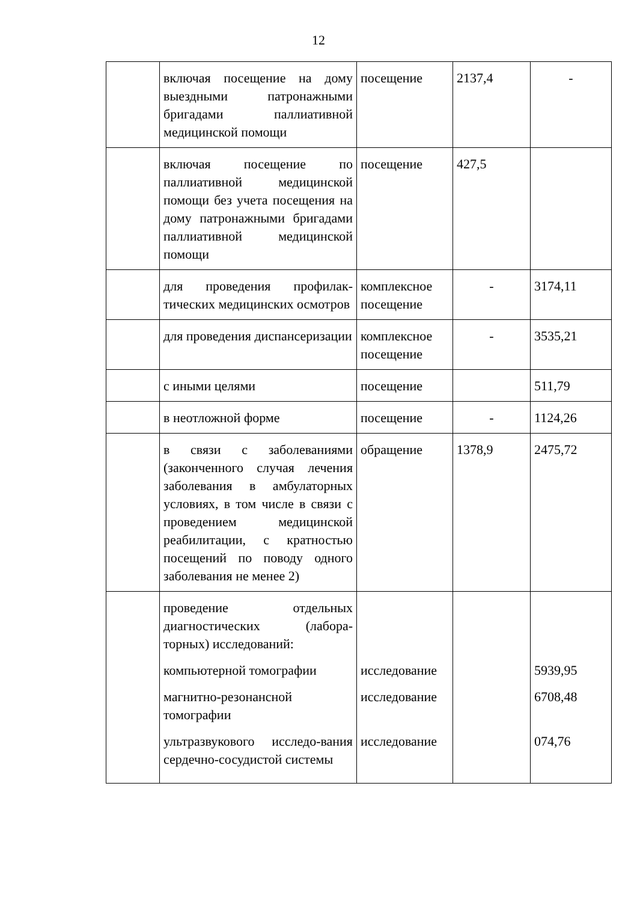12
| | включая посещение на дому выездными патронажными бригадами паллиативной медицинской помощи | посещение | 2137,4 | - |
| | включая посещение по паллиативной медицинской помощи без учета посещения на дому патронажными бригадами паллиативной медицинской помощи | посещение | 427,5 | |
| | для проведения профилак-тических медицинских осмотров | комплексное посещение | - | 3174,11 |
| | для проведения диспансеризации | комплексное посещение | - | 3535,21 |
| | с иными целями | посещение | | 511,79 |
| | в неотложной форме | посещение | - | 1124,26 |
| | в связи с заболеваниями (законченного случая лечения заболевания в амбулаторных условиях, в том числе в связи с проведением медицинской реабилитации, с кратностью посещений по поводу одного заболевания не менее 2) | обращение | 1378,9 | 2475,72 |
| | проведение отдельных диагностических (лабора-торных) исследований: компьютерной томографии магнитно-резонансной томографии ультразвукового исследо-вания сердечно-сосудистой системы | исследование исследование исследование | | 5939,95 6708,48 074,76 |